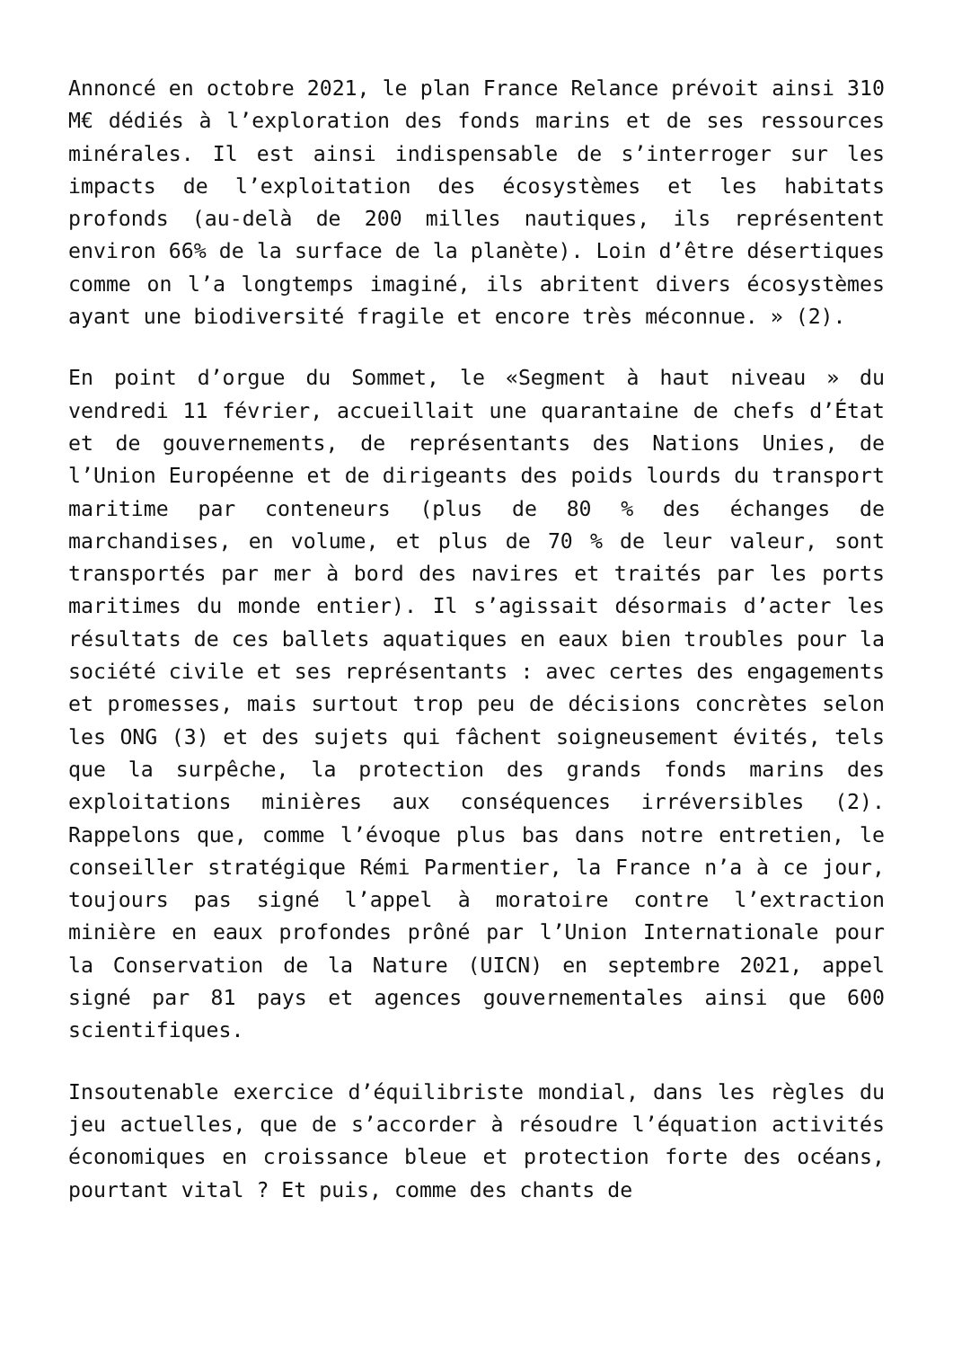Annoncé en octobre 2021, le plan France Relance prévoit ainsi 310 M€ dédiés à l’exploration des fonds marins et de ses ressources minérales. Il est ainsi indispensable de s’interroger sur les impacts de l’exploitation des écosystèmes et les habitats profonds (au-delà de 200 milles nautiques, ils représentent environ 66% de la surface de la planète). Loin d’être désertiques comme on l’a longtemps imaginé, ils abritent divers écosystèmes ayant une biodiversité fragile et encore très méconnue. » (2).
En point d’orgue du Sommet, le «Segment à haut niveau » du vendredi 11 février, accueillait une quarantaine de chefs d’État et de gouvernements, de représentants des Nations Unies, de l’Union Européenne et de dirigeants des poids lourds du transport maritime par conteneurs (plus de 80 % des échanges de marchandises, en volume, et plus de 70 % de leur valeur, sont transportés par mer à bord des navires et traités par les ports maritimes du monde entier). Il s’agissait désormais d’acter les résultats de ces ballets aquatiques en eaux bien troubles pour la société civile et ses représentants : avec certes des engagements et promesses, mais surtout trop peu de décisions concrètes selon les ONG (3) et des sujets qui fâchent soigneusement évités, tels que la surpêche, la protection des grands fonds marins des exploitations minières aux conséquences irréversibles (2). Rappelons que, comme l’évoque plus bas dans notre entretien, le conseiller stratégique Rémi Parmentier, la France n’a à ce jour, toujours pas signé l’appel à moratoire contre l’extraction minière en eaux profondes prôné par l’Union Internationale pour la Conservation de la Nature (UICN) en septembre 2021, appel signé par 81 pays et agences gouvernementales ainsi que 600 scientifiques.
Insoutenable exercice d’équilibriste mondial, dans les règles du jeu actuelles, que de s’accorder à résoudre l’équation activités économiques en croissance bleue et protection forte des océans, pourtant vital ? Et puis, comme des chants de